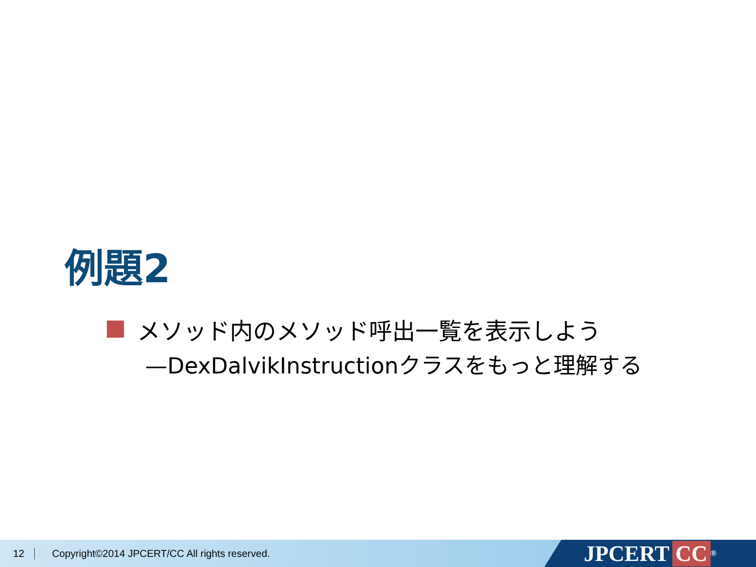例題2
メソッド内のメソッド呼出一覧を表示しよう
—DexDalvikInstructionクラスをもっと理解する
12 Copyright©2014 JPCERT/CC All rights reserved.
JPCERT CC<sup>®</sup>